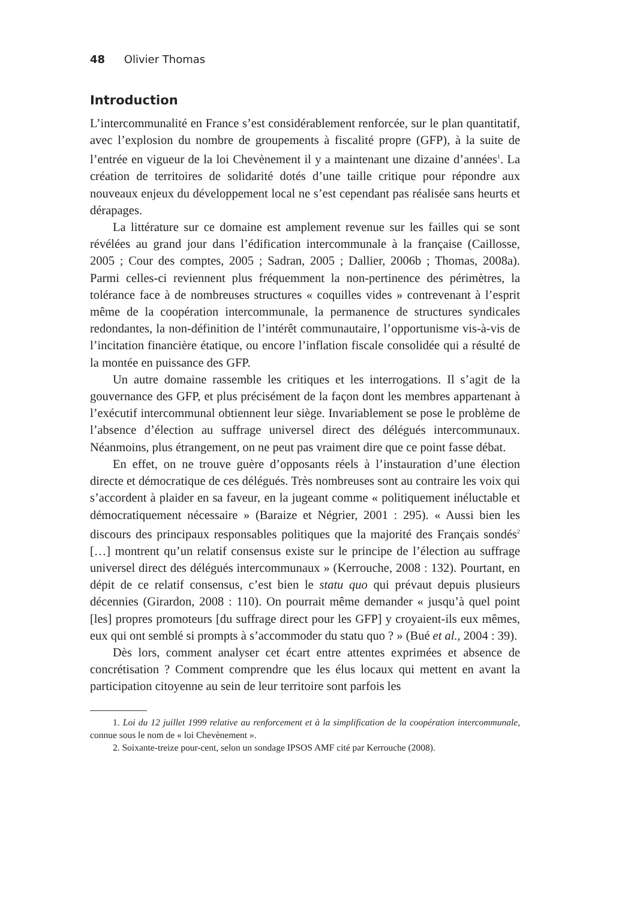48 Olivier Thomas
Introduction
L’intercommunalité en France s’est considérablement renforcée, sur le plan quantitatif, avec l’explosion du nombre de groupements à fiscalité propre (GFP), à la suite de l’entrée en vigueur de la loi Chevènement il y a maintenant une dizaine d’années<sup>1</sup>. La création de territoires de solidarité dotés d’une taille critique pour répondre aux nouveaux enjeux du développement local ne s’est cependant pas réalisée sans heurts et dérapages.
La littérature sur ce domaine est amplement revenue sur les failles qui se sont révélées au grand jour dans l’édification intercommunale à la française (Caillosse, 2005 ; Cour des comptes, 2005 ; Sadran, 2005 ; Dallier, 2006b ; Thomas, 2008a). Parmi celles-ci reviennent plus fréquemment la non-pertinence des périmètres, la tolérance face à de nombreuses structures « coquilles vides » contrevenant à l’esprit même de la coopération intercommunale, la permanence de structures syndicales redondantes, la non-définition de l’intérêt communautaire, l’opportunisme vis-à-vis de l’incitation financière étatique, ou encore l’inflation fiscale consolidée qui a résulté de la montée en puissance des GFP.
Un autre domaine rassemble les critiques et les interrogations. Il s’agit de la gouvernance des GFP, et plus précisément de la façon dont les membres appartenant à l’exécutif intercommunal obtiennent leur siège. Invariablement se pose le problème de l’absence d’élection au suffrage universel direct des délégués intercommunaux. Néanmoins, plus étrangement, on ne peut pas vraiment dire que ce point fasse débat.
En effet, on ne trouve guère d’opposants réels à l’instauration d’une élection directe et démocratique de ces délégués. Très nombreuses sont au contraire les voix qui s’accordent à plaider en sa faveur, en la jugeant comme « politiquement inéluctable et démocratiquement nécessaire » (Baraize et Négrier, 2001 : 295). « Aussi bien les discours des principaux responsables politiques que la majorité des Français sondés<sup>2</sup> […] montrent qu’un relatif consensus existe sur le principe de l’élection au suffrage universel direct des délégués intercommunaux » (Kerrouche, 2008 : 132). Pourtant, en dépit de ce relatif consensus, c’est bien le statu quo qui prévaut depuis plusieurs décennies (Girardon, 2008 : 110). On pourrait même demander « jusqu’à quel point [les] propres promoteurs [du suffrage direct pour les GFP] y croyaient-ils eux mêmes, eux qui ont semblé si prompts à s’accommoder du statu quo ? » (Bué et al., 2004 : 39).
Dès lors, comment analyser cet écart entre attentes exprimées et absence de concrétisation ? Comment comprendre que les élus locaux qui mettent en avant la participation citoyenne au sein de leur territoire sont parfois les
1. Loi du 12 juillet 1999 relative au renforcement et à la simplification de la coopération intercommunale, connue sous le nom de « loi Chevènement ».
2. Soixante-treize pour-cent, selon un sondage IPSOS AMF cité par Kerrouche (2008).